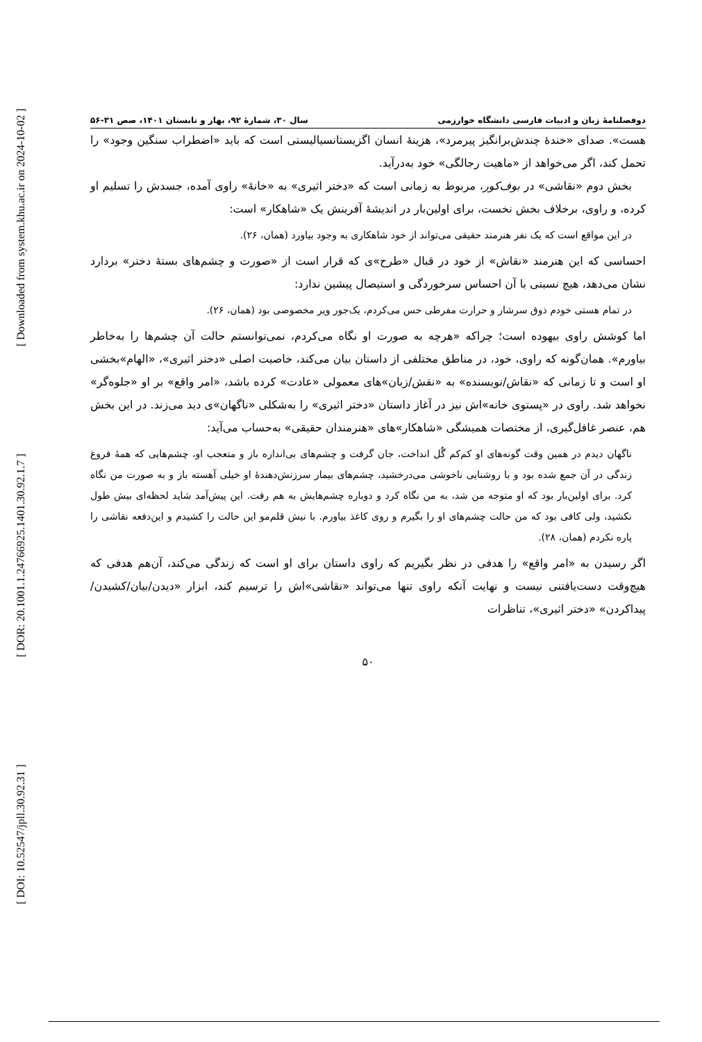[ DOI: 10.52547/jpll.30.92.31 ] [ DOR: 20.1001.1.24766925.1401.30.92.1.7 ] [ Downloaded from system.khu.ac.ir on 2024-10-02 ]
دوفصلنامهٔ زبان و ادبیات فارسی دانشگاه خوارزمی سال ۳۰، شمارهٔ ۹۲، بهار و تابستان ۱۴۰۱، صص ۳۱-۵۶
هست». صدای «خندهٔ چندش‌برانگیز پیرمرد»، هزینهٔ انسان اگزیستانسیالیستی است که باید «اضطراب سنگین وجود» را تحمل کند، اگر می‌خواهد از «ماهیت رجالگی» خود به‌درآید.
بخش دوم «نقاشی» در بوف‌کور، مربوط به زمانی است که «دختر اثیری» به «خانهٔ» راوی آمده، جسدش را تسلیم او کرده، و راوی، برخلاف بخش نخست، برای اولین‌بار در اندیشهٔ آفرینش یک «شاهکار» است:
در این مواقع است که یک نفر هنرمند حقیقی می‌تواند از خود شاهکاری به وجود بیاورد (همان، ۲۶).
احساسی که این هنرمند «نقاش» از خود در قبال «طرح»ی که قرار است از «صورت و چشم‌های بستهٔ دختر» بردارد نشان می‌دهد، هیچ نسبتی با آن احساس سرخوردگی و استیصال پیشین ندارد:
در تمام هستی خودم ذوق سرشار و حرارت مفرطی حس می‌کردم، یک‌جور ویر مخصوصی بود (همان، ۲۶).
اما کوشش راوی بیهوده است؛ چراکه «هرچه به صورت او نگاه می‌کردم، نمی‌توانستم حالت آن چشم‌ها را به‌خاطر بیاورم». همان‌گونه که راوی، خود، در مناطق مختلفی از داستان بیان می‌کند، خاصیت اصلی «دختر اثیری»، «الهام»بخشی او است و تا زمانی که «نقاش/نویسنده» به «نقش/زبان»های معمولی «عادت» کرده باشد، «امر واقع» بر او «جلوه‌گر» نخواهد شد. راوی در «پستوی خانه»اش نیز در آغاز داستان «دختر اثیری» را به‌شکلی «ناگهان»ی دید می‌زند. در این بخش هم، عنصر غافل‌گیری، از مختصات همیشگی «شاهکار»های «هنرمندان حقیقی» به‌حساب می‌آید:
ناگهان دیدم در همین وقت گونه‌های او کم‌کم گُل انداخت، جان گرفت و چشم‌های بی‌اندازه باز و متعجب او، چشم‌هایی که همهٔ فروغ زندگی در آن جمع شده بود و با روشنایی ناخوشی می‌درخشید، چشم‌های بیمار سرزنش‌دهندهٔ او خیلی آهسته باز و به صورت من نگاه کرد. برای اولین‌بار بود که او متوجه من شد، به من نگاه کرد و دوباره چشم‌هایش به هم رفت. این پیش‌آمد شاید لحظه‌ای بیش طول نکشید، ولی کافی بود که من حالت چشم‌های او را بگیرم و روی کاغذ بیاورم. با نیش قلم‌مو این حالت را کشیدم و این‌دفعه نقاشی را پاره نکردم (همان، ۲۸).
اگر رسیدن به «امر واقع» را هدفی در نظر بگیریم که راوی داستان برای او است که زندگی می‌کند، آن‌هم هدفی که هیچ‌وقت دست‌یافتنی نیست و نهایت آنکه راوی تنها می‌تواند «نقاشی»اش را ترسیم کند، ابزار «دیدن/بیان/کشیدن/پیداکردن» «دختر اثیری»، تناظرات
۵۰